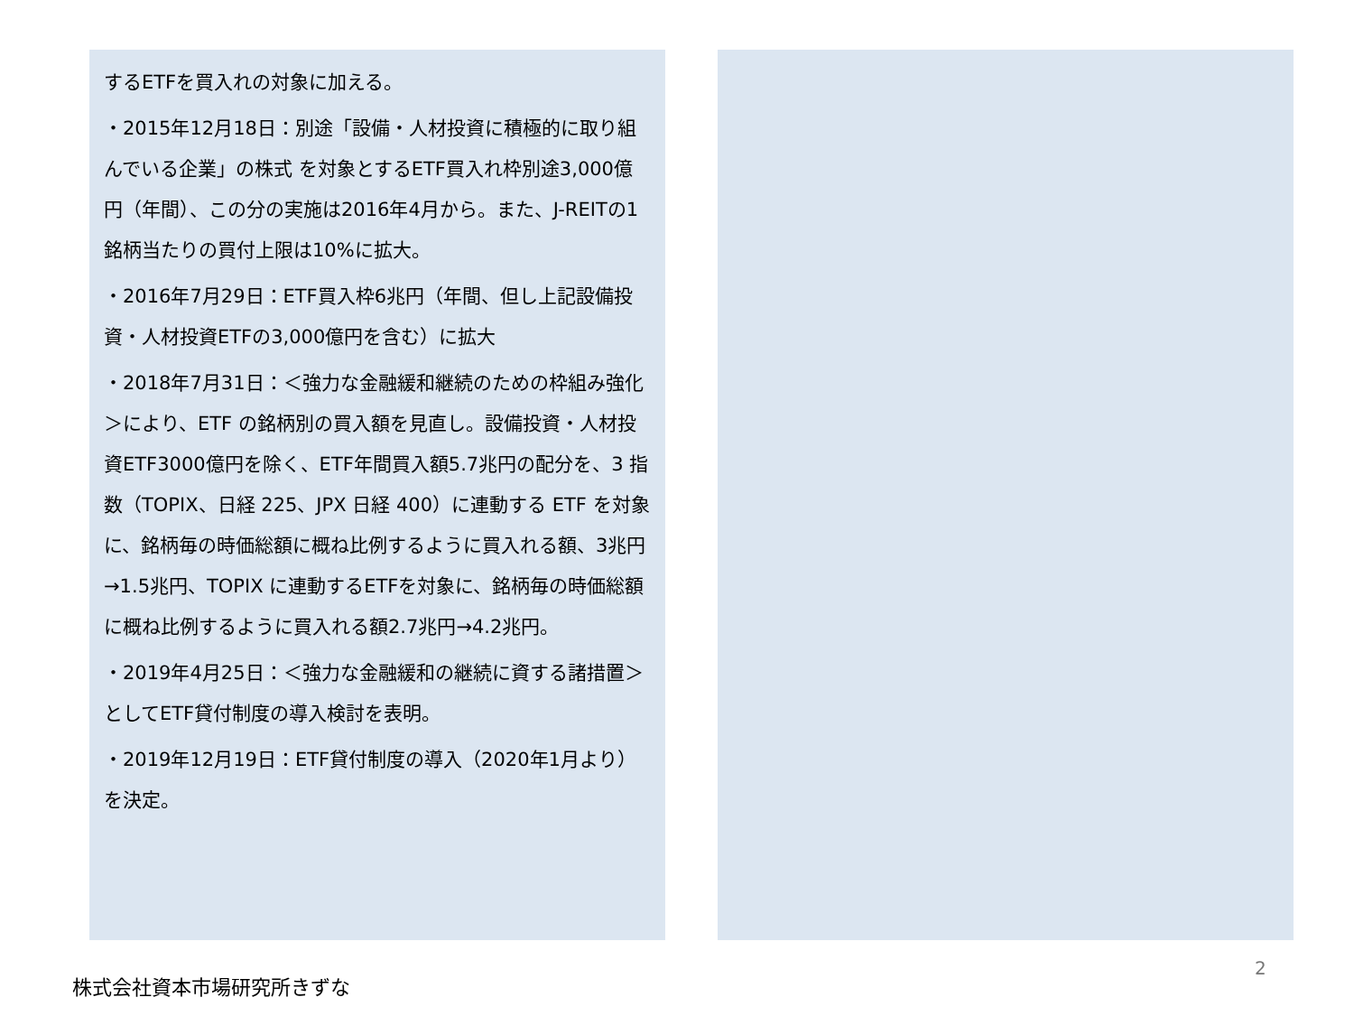するETFを買入れの対象に加える。
・2015年12月18日：別途「設備・人材投資に積極的に取り組んでいる企業」の株式 を対象とするETF買入れ枠別途3,000億円（年間）、この分の実施は2016年4月から。また、J-REITの1銘柄当たりの買付上限は10%に拡大。
・2016年7月29日：ETF買入枠6兆円（年間、但し上記設備投資・人材投資ETFの3,000億円を含む）に拡大
・2018年7月31日：＜強力な金融緩和継続のための枠組み強化＞により、ETF の銘柄別の買入額を見直し。設備投資・人材投資ETF3000億円を除く、ETF年間買入額5.7兆円の配分を、3 指数（TOPIX、日経 225、JPX 日経 400）に連動する ETF を対象に、銘柄毎の時価総額に概ね比例するように買入れる額、3兆円→1.5兆円、TOPIX に連動するETFを対象に、銘柄毎の時価総額に概ね比例するように買入れる額2.7兆円→4.2兆円。
・2019年4月25日：＜強力な金融緩和の継続に資する諸措置＞としてETF貸付制度の導入検討を表明。
・2019年12月19日：ETF貸付制度の導入（2020年1月より）を決定。
2
株式会社資本市場研究所きずな